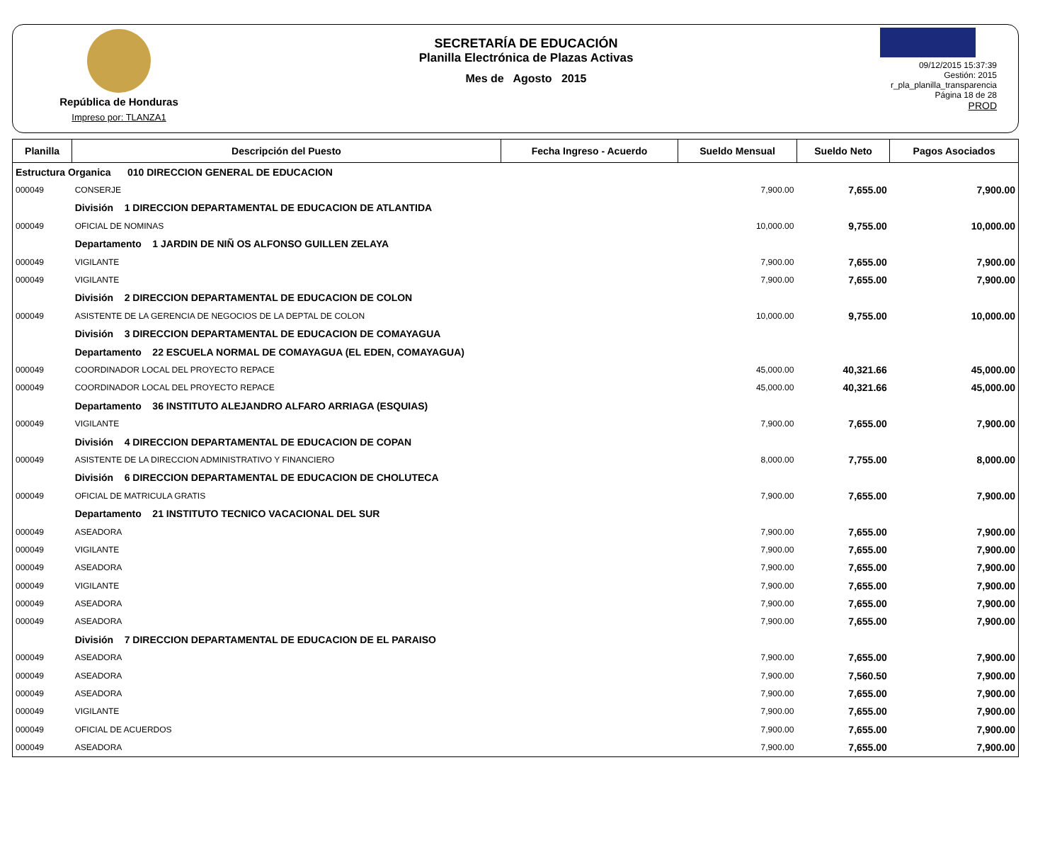República de Honduras
Impreso por: TLANZA1
SECRETARÍA DE EDUCACIÓN
Planilla Electrónica de Plazas Activas
Mes de Agosto 2015
09/12/2015 15:37:39
Gestión: 2015
r_pla_planilla_transparencia
Página 18 de 28
PROD
| Planilla | Descripción del Puesto | Fecha Ingreso - Acuerdo | Sueldo Mensual | Sueldo Neto | Pagos Asociados |
| --- | --- | --- | --- | --- | --- |
| Estructura Organica 010 DIRECCION GENERAL DE EDUCACION | | | | | |
| 000049 | CONSERJE | | 7,900.00 | 7,655.00 | 7,900.00 |
| | División 1 DIRECCION DEPARTAMENTAL DE EDUCACION DE ATLANTIDA | | | | |
| 000049 | OFICIAL DE NOMINAS | | 10,000.00 | 9,755.00 | 10,000.00 |
| | Departamento 1 JARDIN DE NIÑ OS ALFONSO GUILLEN ZELAYA | | | | |
| 000049 | VIGILANTE | | 7,900.00 | 7,655.00 | 7,900.00 |
| 000049 | VIGILANTE | | 7,900.00 | 7,655.00 | 7,900.00 |
| | División 2 DIRECCION DEPARTAMENTAL DE EDUCACION DE COLON | | | | |
| 000049 | ASISTENTE DE LA GERENCIA DE NEGOCIOS DE LA DEPTAL DE COLON | | 10,000.00 | 9,755.00 | 10,000.00 |
| | División 3 DIRECCION DEPARTAMENTAL DE EDUCACION DE COMAYAGUA | | | | |
| | Departamento 22 ESCUELA NORMAL DE COMAYAGUA (EL EDEN, COMAYAGUA) | | | | |
| 000049 | COORDINADOR LOCAL DEL PROYECTO REPACE | | 45,000.00 | 40,321.66 | 45,000.00 |
| 000049 | COORDINADOR LOCAL DEL PROYECTO REPACE | | 45,000.00 | 40,321.66 | 45,000.00 |
| | Departamento 36 INSTITUTO ALEJANDRO ALFARO ARRIAGA (ESQUIAS) | | | | |
| 000049 | VIGILANTE | | 7,900.00 | 7,655.00 | 7,900.00 |
| | División 4 DIRECCION DEPARTAMENTAL DE EDUCACION DE COPAN | | | | |
| 000049 | ASISTENTE DE LA DIRECCION ADMINISTRATIVO Y FINANCIERO | | 8,000.00 | 7,755.00 | 8,000.00 |
| | División 6 DIRECCION DEPARTAMENTAL DE EDUCACION DE CHOLUTECA | | | | |
| 000049 | OFICIAL DE MATRICULA GRATIS | | 7,900.00 | 7,655.00 | 7,900.00 |
| | Departamento 21 INSTITUTO TECNICO VACACIONAL DEL SUR | | | | |
| 000049 | ASEADORA | | 7,900.00 | 7,655.00 | 7,900.00 |
| 000049 | VIGILANTE | | 7,900.00 | 7,655.00 | 7,900.00 |
| 000049 | ASEADORA | | 7,900.00 | 7,655.00 | 7,900.00 |
| 000049 | VIGILANTE | | 7,900.00 | 7,655.00 | 7,900.00 |
| 000049 | ASEADORA | | 7,900.00 | 7,655.00 | 7,900.00 |
| 000049 | ASEADORA | | 7,900.00 | 7,655.00 | 7,900.00 |
| | División 7 DIRECCION DEPARTAMENTAL DE EDUCACION DE EL PARAISO | | | | |
| 000049 | ASEADORA | | 7,900.00 | 7,655.00 | 7,900.00 |
| 000049 | ASEADORA | | 7,900.00 | 7,560.50 | 7,900.00 |
| 000049 | ASEADORA | | 7,900.00 | 7,655.00 | 7,900.00 |
| 000049 | VIGILANTE | | 7,900.00 | 7,655.00 | 7,900.00 |
| 000049 | OFICIAL DE ACUERDOS | | 7,900.00 | 7,655.00 | 7,900.00 |
| 000049 | ASEADORA | | 7,900.00 | 7,655.00 | 7,900.00 |